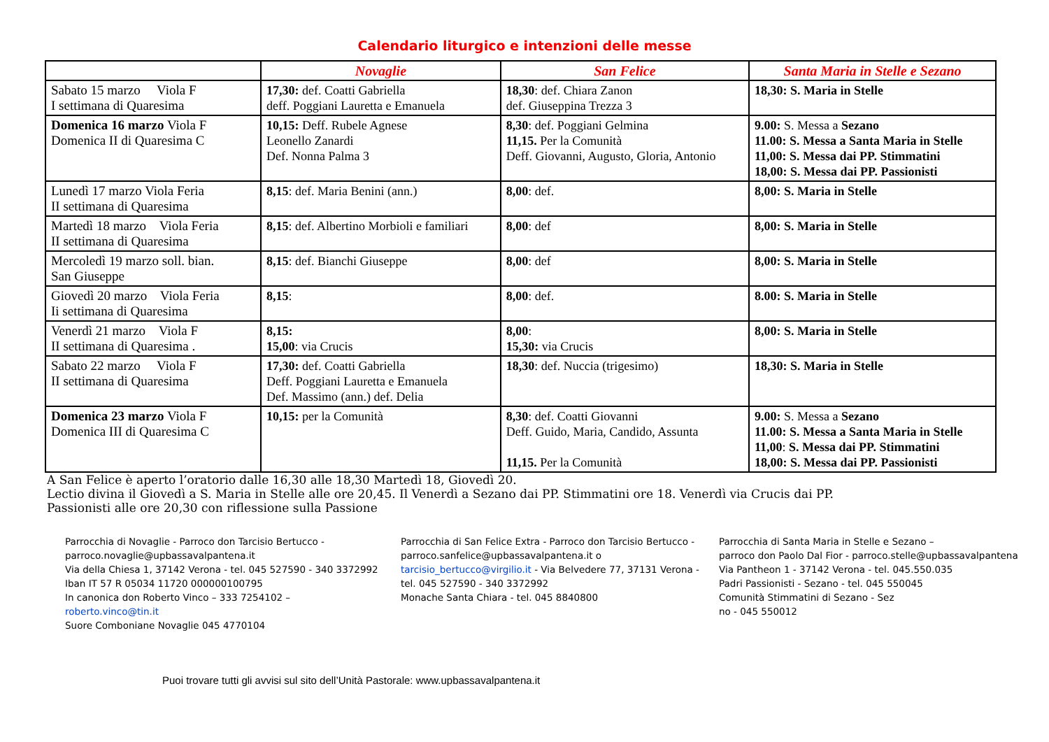Calendario liturgico e intenzioni delle messe
| | Novaglie | San Felice | Santa Maria in Stelle e Sezano |
| --- | --- | --- | --- |
| Sabato 15 marzo Viola F I settimana di Quaresima | 17,30: def. Coatti Gabriella deff. Poggiani Lauretta e Emanuela | 18,30 : def. Chiara Zanon def. Giuseppina Trezza 3 | 18,30: S. Maria in Stelle |
| Domenica 16 marzo Viola F Domenica II di Quaresima C | 10,15: Deff. Rubele Agnese Leonello Zanardi Def. Nonna Palma 3 | 8,30 : def. Poggiani Gelmina 11,15. Per la Comunità Deff. Giovanni, Augusto, Gloria, Antonio | 9.00: S. Messa a Sezano 11.00: S. Messa a Santa Maria in Stelle 11,00: S. Messa dai PP. Stimmatini 18,00: S. Messa dai PP. Passionisti |
| Lunedì 17 marzo Viola Feria II settimana di Quaresima | 8,15 : def. Maria Benini (ann.) | 8,00 : def. | 8,00: S. Maria in Stelle |
| Martedì 18 marzo Viola Feria II settimana di Quaresima | 8,15 : def. Albertino Morbioli e familiari | 8,00 : def | 8,00: S. Maria in Stelle |
| Mercoledì 19 marzo soll. bian. San Giuseppe | 8,15 : def. Bianchi Giuseppe | 8,00 : def | 8,00: S. Maria in Stelle |
| Giovedì 20 marzo Viola Feria Ii settimana di Quaresima | 8,15 : | 8,00 : def. | 8.00: S. Maria in Stelle |
| Venerdì 21 marzo Viola F II settimana di Quaresima . | 8,15: 15,00 : via Crucis | 8,00 : 15,30: via Crucis | 8,00: S. Maria in Stelle |
| Sabato 22 marzo Viola F II settimana di Quaresima | 17,30: def. Coatti Gabriella Deff. Poggiani Lauretta e Emanuela Def. Massimo (ann.) def. Delia | 18,30 : def. Nuccia (trigesimo) | 18,30: S. Maria in Stelle |
| Domenica 23 marzo Viola F Domenica III di Quaresima C | 10,15: per la Comunità | 8,30 : def. Coatti Giovanni Deff. Guido, Maria, Candido, Assunta 11,15. Per la Comunità | 9.00: S. Messa a Sezano 11.00: S. Messa a Santa Maria in Stelle 11,00 : S. Messa dai PP. Stimmatini 18,00: S. Messa dai PP. Passionisti |
A San Felice è aperto l’oratorio dalle 16,30 alle 18,30 Martedì 18, Giovedì 20.
Lectio divina il Giovedì a S. Maria in Stelle alle ore 20,45. Il Venerdì a Sezano dai PP. Stimmatini ore 18. Venerdì via Crucis dai PP.
Passionisti alle ore 20,30 con riflessione sulla Passione
Parrocchia di Novaglie - Parroco don Tarcisio Bertucco -
parroco.novaglie@upbassavalpantena.it
Via della Chiesa 1, 37142 Verona - tel. 045 527590 - 340 3372992
Iban IT 57 R 05034 11720 000000100795
In canonica don Roberto Vinco – 333 7254102 – roberto.vinco@tin.it
Suore Comboniane Novaglie 045 4770104
Parrocchia di San Felice Extra - Parroco don Tarcisio Bertucco -
parroco.sanfelice@upbassavalpantena.it o
tarcisio_bertucco@virgilio.it - Via Belvedere 77, 37131 Verona -
tel. 045 527590 - 340 3372992
Monache Santa Chiara - tel. 045 8840800
Parrocchia di Santa Maria in Stelle e Sezano –
parroco don Paolo Dal Fior - parroco.stelle@upbassavalpantena
Via Pantheon 1 - 37142 Verona - tel. 045.550.035
Padri Passionisti - Sezano - tel. 045 550045
Comunità Stimmatini di Sezano - Sez
no - 045 550012
Puoi trovare tutti gli avvisi sul sito dell’Unità Pastorale: www.upbassavalpantena.it